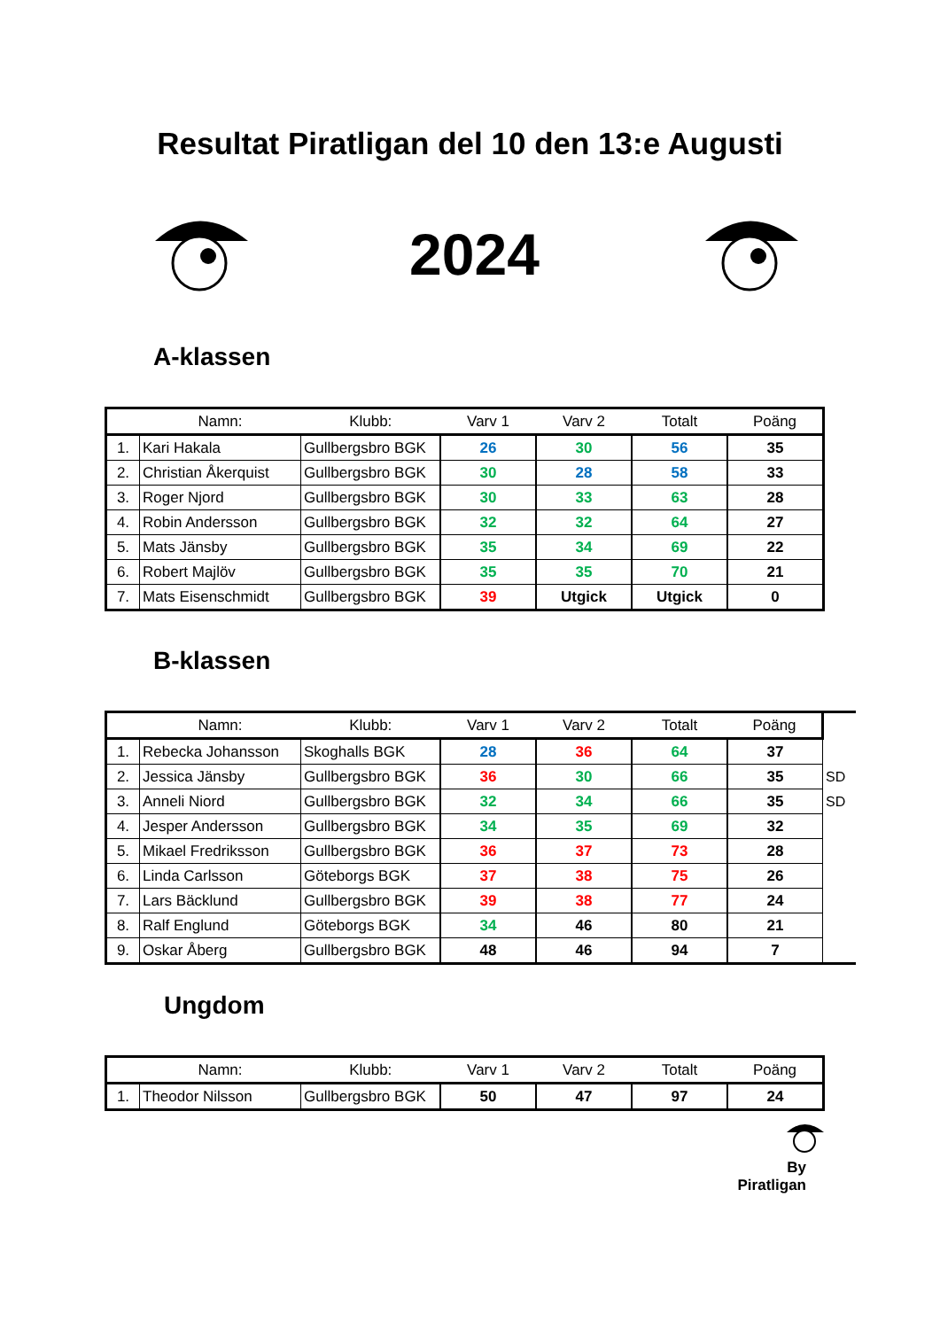Resultat Piratligan del 10 den 13:e Augusti
2024
A-klassen
| | Namn: | Klubb: | Varv 1 | Varv 2 | Totalt | Poäng |
| --- | --- | --- | --- | --- | --- | --- |
| 1. | Kari Hakala | Gullbergsbro BGK | 26 | 30 | 56 | 35 |
| 2. | Christian Åkerquist | Gullbergsbro BGK | 30 | 28 | 58 | 33 |
| 3. | Roger Njord | Gullbergsbro BGK | 30 | 33 | 63 | 28 |
| 4. | Robin Andersson | Gullbergsbro BGK | 32 | 32 | 64 | 27 |
| 5. | Mats Jänsby | Gullbergsbro BGK | 35 | 34 | 69 | 22 |
| 6. | Robert Majlöv | Gullbergsbro BGK | 35 | 35 | 70 | 21 |
| 7. | Mats Eisenschmidt | Gullbergsbro BGK | 39 | Utgick | Utgick | 0 |
B-klassen
| | Namn: | Klubb: | Varv 1 | Varv 2 | Totalt | Poäng | |
| --- | --- | --- | --- | --- | --- | --- | --- |
| 1. | Rebecka Johansson | Skoghalls BGK | 28 | 36 | 64 | 37 | |
| 2. | Jessica Jänsby | Gullbergsbro BGK | 36 | 30 | 66 | 35 | SD |
| 3. | Anneli Niord | Gullbergsbro BGK | 32 | 34 | 66 | 35 | SD |
| 4. | Jesper Andersson | Gullbergsbro BGK | 34 | 35 | 69 | 32 | |
| 5. | Mikael Fredriksson | Gullbergsbro BGK | 36 | 37 | 73 | 28 | |
| 6. | Linda Carlsson | Göteborgs BGK | 37 | 38 | 75 | 26 | |
| 7. | Lars Bäcklund | Gullbergsbro BGK | 39 | 38 | 77 | 24 | |
| 8. | Ralf Englund | Göteborgs BGK | 34 | 46 | 80 | 21 | |
| 9. | Oskar Åberg | Gullbergsbro BGK | 48 | 46 | 94 | 7 | |
Ungdom
| | Namn: | Klubb: | Varv 1 | Varv 2 | Totalt | Poäng |
| --- | --- | --- | --- | --- | --- | --- |
| 1. | Theodor Nilsson | Gullbergsbro BGK | 50 | 47 | 97 | 24 |
By Piratligan